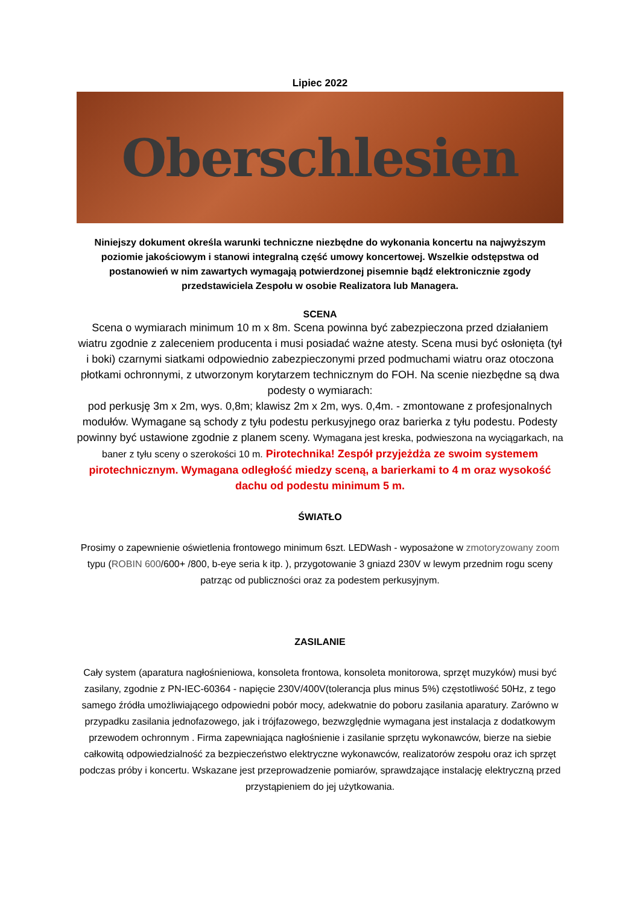Lipiec 2022
Oberschlesien
Niniejszy dokument określa warunki techniczne niezbędne do wykonania koncertu na najwyższym poziomie jakościowym i stanowi integralną część umowy koncertowej. Wszelkie odstępstwa od postanowień w nim zawartych wymagają potwierdzonej pisemnie bądź elektronicznie zgody przedstawiciela Zespołu w osobie Realizatora lub Managera.
SCENA
Scena o wymiarach minimum 10 m x 8m. Scena powinna być zabezpieczona przed działaniem wiatru zgodnie z zaleceniem producenta i musi posiadać ważne atesty. Scena musi być osłonięta (tył i boki) czarnymi siatkami odpowiednio zabezpieczonymi przed podmuchami wiatru oraz otoczona płotkami ochronnymi, z utworzonym korytarzem technicznym do FOH. Na scenie niezbędne są dwa podesty o wymiarach:
pod perkusję 3m x 2m, wys. 0,8m; klawisz 2m x 2m, wys. 0,4m. - zmontowane z profesjonalnych modułów. Wymagane są schody z tyłu podestu perkusyjnego oraz barierka z tyłu podestu. Podesty powinny być ustawione zgodnie z planem sceny. Wymagana jest kreska, podwieszona na wyciągarkach, na baner z tyłu sceny o szerokości 10 m. Pirotechnika! Zespół przyjeżdża ze swoim systemem pirotechnicznym. Wymagana odległość miedzy sceną, a barierkami to 4 m oraz wysokość dachu od podestu minimum 5 m.
ŚWIATŁO
Prosimy o zapewnienie oświetlenia frontowego minimum 6szt. LEDWash - wyposażone w zmotoryzowany zoom typu (ROBIN 600/600+ /800, b-eye seria k itp. ), przygotowanie 3 gniazd 230V w lewym przednim rogu sceny patrząc od publiczności oraz za podestem perkusyjnym.
ZASILANIE
Cały system (aparatura nagłośnieniowa, konsoleta frontowa, konsoleta monitorowa, sprzęt muzyków) musi być zasilany, zgodnie z PN-IEC-60364 - napięcie 230V/400V(tolerancja plus minus 5%) częstotliwość 50Hz, z tego samego źródła umożliwiającego odpowiedni pobór mocy, adekwatnie do poboru zasilania aparatury. Zarówno w przypadku zasilania jednofazowego, jak i trójfazowego, bezwzględnie wymagana jest instalacja z dodatkowym przewodem ochronnym . Firma zapewniająca nagłośnienie i zasilanie sprzętu wykonawców, bierze na siebie całkowitą odpowiedzialność za bezpieczeństwo elektryczne wykonawców, realizatorów zespołu oraz ich sprzęt podczas próby i koncertu. Wskazane jest przeprowadzenie pomiarów, sprawdzające instalację elektryczną przed przystąpieniem do jej użytkowania.